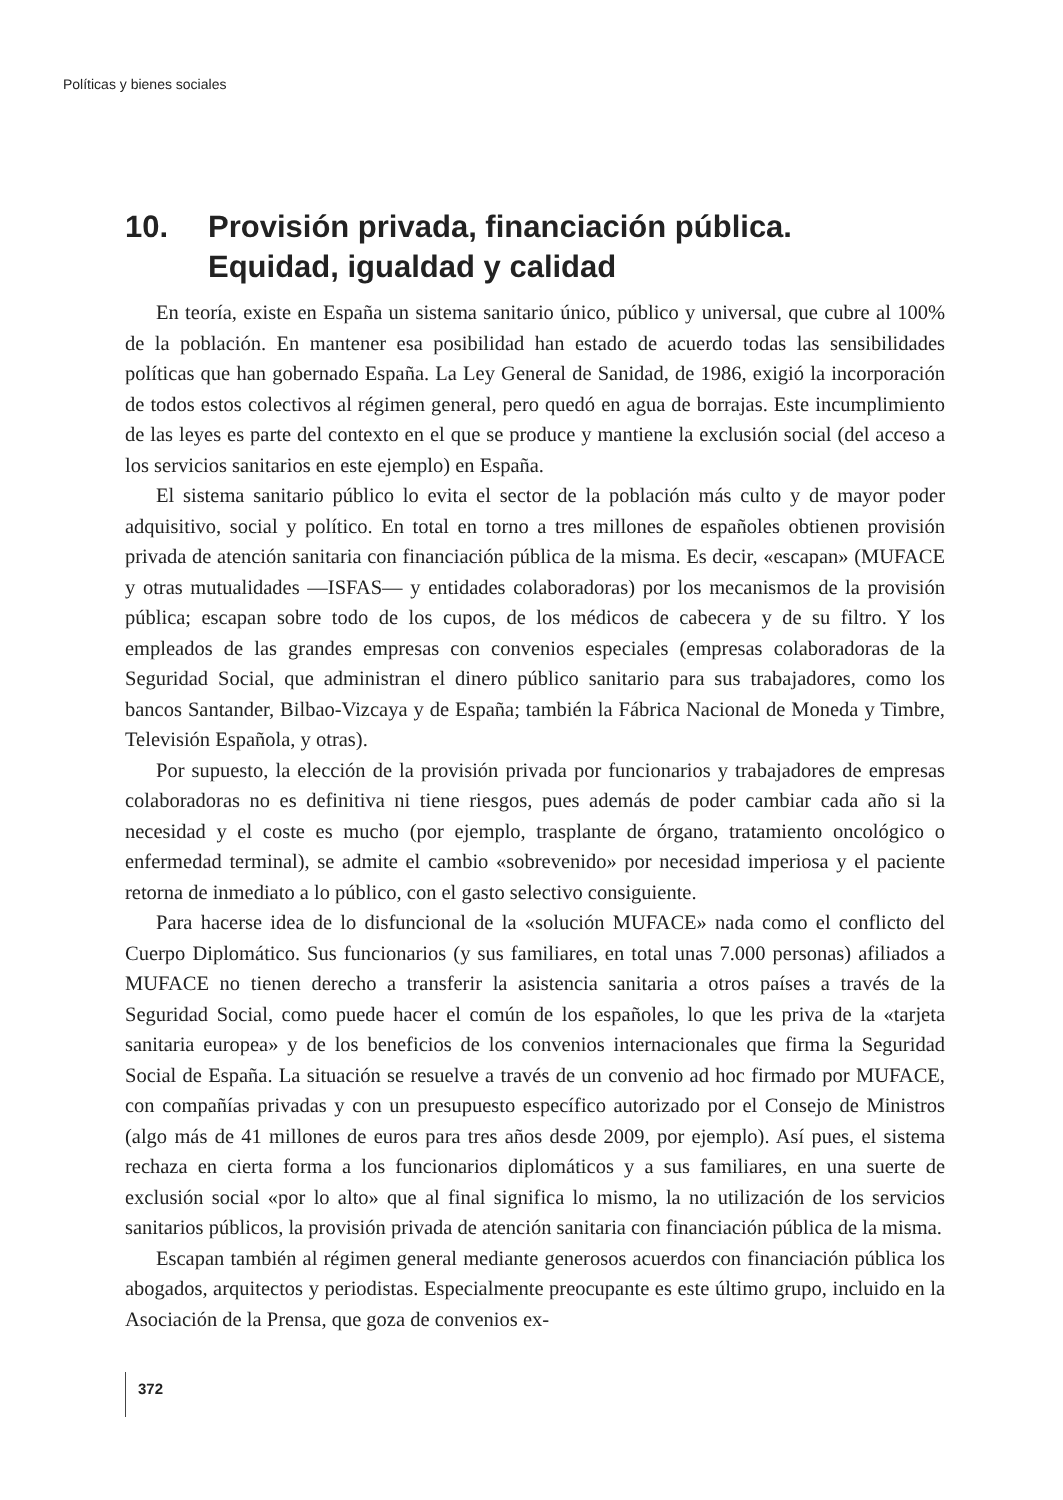Políticas y bienes sociales
10. Provisión privada, financiación pública.
Equidad, igualdad y calidad
En teoría, existe en España un sistema sanitario único, público y universal, que cubre al 100% de la población. En mantener esa posibilidad han estado de acuerdo todas las sensibilidades políticas que han gobernado España. La Ley General de Sanidad, de 1986, exigió la incorporación de todos estos colectivos al régimen general, pero quedó en agua de borrajas. Este incumplimiento de las leyes es parte del contexto en el que se produce y mantiene la exclusión social (del acceso a los servicios sanitarios en este ejemplo) en España.
El sistema sanitario público lo evita el sector de la población más culto y de mayor poder adquisitivo, social y político. En total en torno a tres millones de españoles obtienen provisión privada de atención sanitaria con financiación pública de la misma. Es decir, «escapan» (MUFACE y otras mutualidades —ISFAS— y entidades colaboradoras) por los mecanismos de la provisión pública; escapan sobre todo de los cupos, de los médicos de cabecera y de su filtro. Y los empleados de las grandes empresas con convenios especiales (empresas colaboradoras de la Seguridad Social, que administran el dinero público sanitario para sus trabajadores, como los bancos Santander, Bilbao-Vizcaya y de España; también la Fábrica Nacional de Moneda y Timbre, Televisión Española, y otras).
Por supuesto, la elección de la provisión privada por funcionarios y trabajadores de empresas colaboradoras no es definitiva ni tiene riesgos, pues además de poder cambiar cada año si la necesidad y el coste es mucho (por ejemplo, trasplante de órgano, tratamiento oncológico o enfermedad terminal), se admite el cambio «sobrevenido» por necesidad imperiosa y el paciente retorna de inmediato a lo público, con el gasto selectivo consiguiente.
Para hacerse idea de lo disfuncional de la «solución MUFACE» nada como el conflicto del Cuerpo Diplomático. Sus funcionarios (y sus familiares, en total unas 7.000 personas) afiliados a MUFACE no tienen derecho a transferir la asistencia sanitaria a otros países a través de la Seguridad Social, como puede hacer el común de los españoles, lo que les priva de la «tarjeta sanitaria europea» y de los beneficios de los convenios internacionales que firma la Seguridad Social de España. La situación se resuelve a través de un convenio ad hoc firmado por MUFACE, con compañías privadas y con un presupuesto específico autorizado por el Consejo de Ministros (algo más de 41 millones de euros para tres años desde 2009, por ejemplo). Así pues, el sistema rechaza en cierta forma a los funcionarios diplomáticos y a sus familiares, en una suerte de exclusión social «por lo alto» que al final significa lo mismo, la no utilización de los servicios sanitarios públicos, la provisión privada de atención sanitaria con financiación pública de la misma.
Escapan también al régimen general mediante generosos acuerdos con financiación pública los abogados, arquitectos y periodistas. Especialmente preocupante es este último grupo, incluido en la Asociación de la Prensa, que goza de convenios ex-
372